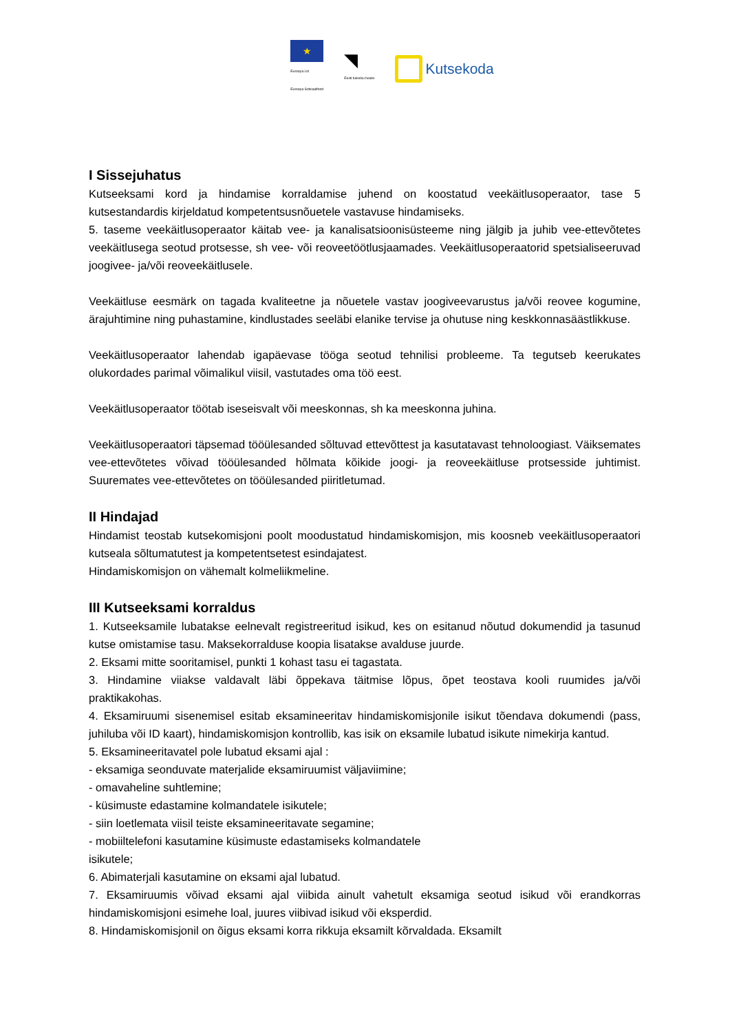★
Euroopa Liit
Euroopa Sotsiaalfond
◥
Eesti tuleviku heaks
Kutsekoda
I Sissejuhatus
Kutseeksami kord ja hindamise korraldamise juhend on koostatud veekäitlusoperaator, tase 5 kutsestandardis kirjeldatud kompetentsusnõuetele vastavuse hindamiseks.
5. taseme veekäitlusoperaator käitab vee- ja kanalisatsioonisüsteeme ning jälgib ja juhib vee-ettevõtetes veekäitlusega seotud protsesse, sh vee- või reoveetöötlusjaamades. Veekäitlusoperaatorid spetsialiseeruvad joogivee- ja/või reoveekäitlusele.
Veekäitluse eesmärk on tagada kvaliteetne ja nõuetele vastav joogiveevarustus ja/või reovee kogumine, ärajuhtimine ning puhastamine, kindlustades seeläbi elanike tervise ja ohutuse ning keskkonnasäästlikkuse.
Veekäitlusoperaator lahendab igapäevase tööga seotud tehnilisi probleeme. Ta tegutseb keerukates olukordades parimal võimalikul viisil, vastutades oma töö eest.
Veekäitlusoperaator töötab iseseisvalt või meeskonnas, sh ka meeskonna juhina.
Veekäitlusoperaatori täpsemad tööülesanded sõltuvad ettevõttest ja kasutatavast tehnoloogiast. Väiksemates vee-ettevõtetes võivad tööülesanded hõlmata kõikide joogi- ja reoveekäitluse protsesside juhtimist. Suuremates vee-ettevõtetes on tööülesanded piiritletumad.
II Hindajad
Hindamist teostab kutsekomisjoni poolt moodustatud hindamiskomisjon, mis koosneb veekäitlusoperaatori kutseala sõltumatutest ja kompetentsetest esindajatest.
Hindamiskomisjon on vähemalt kolmeliikmeline.
III Kutseeksami korraldus
1. Kutseeksamile lubatakse eelnevalt registreeritud isikud, kes on esitanud nõutud dokumendid ja tasunud kutse omistamise tasu. Maksekorralduse koopia lisatakse avalduse juurde.
2. Eksami mitte sooritamisel, punkti 1 kohast tasu ei tagastata.
3. Hindamine viiakse valdavalt läbi õppekava täitmise lõpus, õpet teostava kooli ruumides ja/või praktikakohas.
4. Eksamiruumi sisenemisel esitab eksamineeritav hindamiskomisjonile isikut tõendava dokumendi (pass, juhiluba või ID kaart), hindamiskomisjon kontrollib, kas isik on eksamile lubatud isikute nimekirja kantud.
5. Eksamineeritavatel pole lubatud eksami ajal :
- eksamiga seonduvate materjalide eksamiruumist väljaviimine;
- omavaheline suhtlemine;
- küsimuste edastamine kolmandatele isikutele;
- siin loetlemata viisil teiste eksamineeritavate segamine;
- mobiiltelefoni kasutamine küsimuste edastamiseks kolmandatele
isikutele;
6. Abimaterjali kasutamine on eksami ajal lubatud.
7. Eksamiruumis võivad eksami ajal viibida ainult vahetult eksamiga seotud isikud või erandkorras hindamiskomisjoni esimehe loal, juures viibivad isikud või eksperdid.
8. Hindamiskomisjonil on õigus eksami korra rikkuja eksamilt kõrvaldada. Eksamilt